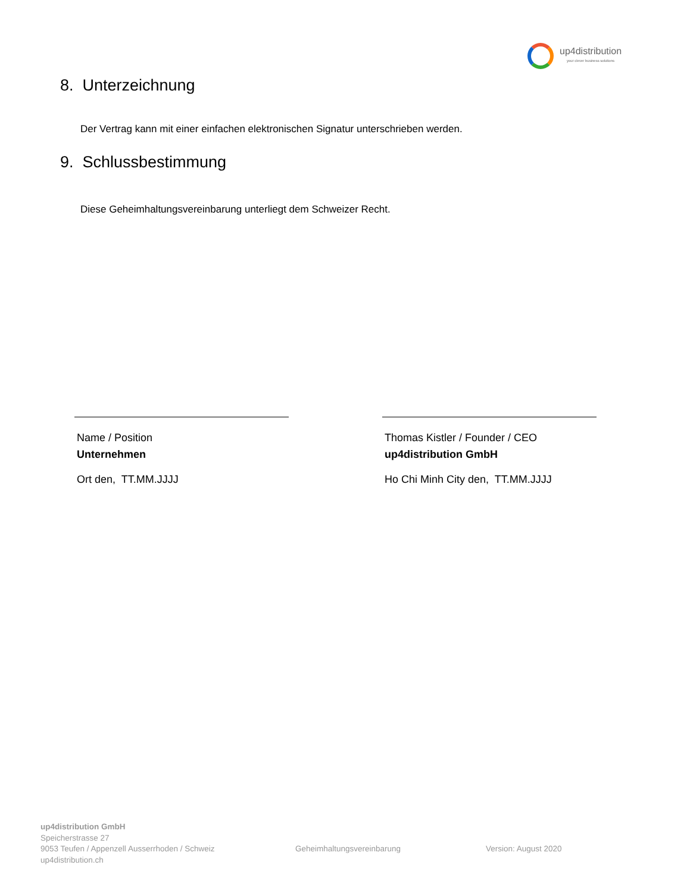up4distribution
your clever business solutions
8. Unterzeichnung
Der Vertrag kann mit einer einfachen elektronischen Signatur unterschrieben werden.
9. Schlussbestimmung
Diese Geheimhaltungsvereinbarung unterliegt dem Schweizer Recht.
Name / Position
Unternehmen
Ort den, TT.MM.JJJJ
Thomas Kistler / Founder / CEO
up4distribution GmbH
Ho Chi Minh City den, TT.MM.JJJJ
up4distribution GmbH
Speicherstrasse 27
9053 Teufen / Appenzell Ausserrhoden / Schweiz
up4distribution.ch
Geheimhaltungsvereinbarung Version: August 2020